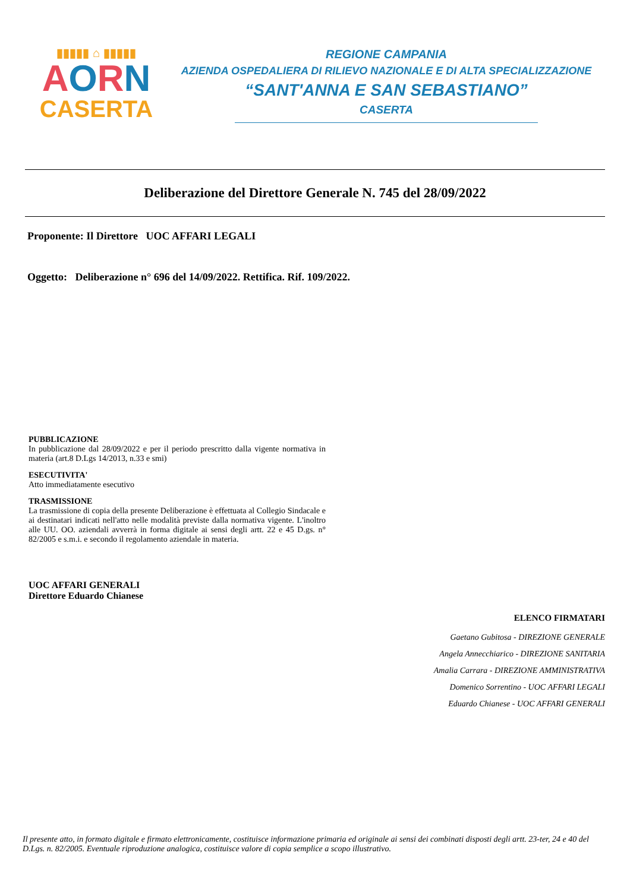▮▮▮▮▮ ⌂ ▮▮▮▮▮
AORN
CASERTA
REGIONE CAMPANIA
AZIENDA OSPEDALIERA DI RILIEVO NAZIONALE E DI ALTA SPECIALIZZAZIONE
“SANT'ANNA E SAN SEBASTIANO”
CASERTA
Deliberazione del Direttore Generale N. 745 del 28/09/2022
Proponente: Il Direttore UOC AFFARI LEGALI
Oggetto: Deliberazione n° 696 del 14/09/2022. Rettifica. Rif. 109/2022.
PUBBLICAZIONE
In pubblicazione dal 28/09/2022 e per il periodo prescritto dalla vigente normativa in materia (art.8 D.Lgs 14/2013, n.33 e smi)
ESECUTIVITA'
Atto immediatamente esecutivo
TRASMISSIONE
La trasmissione di copia della presente Deliberazione è effettuata al Collegio Sindacale e ai destinatari indicati nell'atto nelle modalità previste dalla normativa vigente. L'inoltro alle UU. OO. aziendali avverrà in forma digitale ai sensi degli artt. 22 e 45 D.gs. n° 82/2005 e s.m.i. e secondo il regolamento aziendale in materia.
UOC AFFARI GENERALI
Direttore Eduardo Chianese
ELENCO FIRMATARI
Gaetano Gubitosa - DIREZIONE GENERALE
Angela Annecchiarico - DIREZIONE SANITARIA
Amalia Carrara - DIREZIONE AMMINISTRATIVA
Domenico Sorrentino - UOC AFFARI LEGALI
Eduardo Chianese - UOC AFFARI GENERALI
Il presente atto, in formato digitale e firmato elettronicamente, costituisce informazione primaria ed originale ai sensi dei combinati disposti degli artt. 23-ter, 24 e 40 del D.Lgs. n. 82/2005. Eventuale riproduzione analogica, costituisce valore di copia semplice a scopo illustrativo.